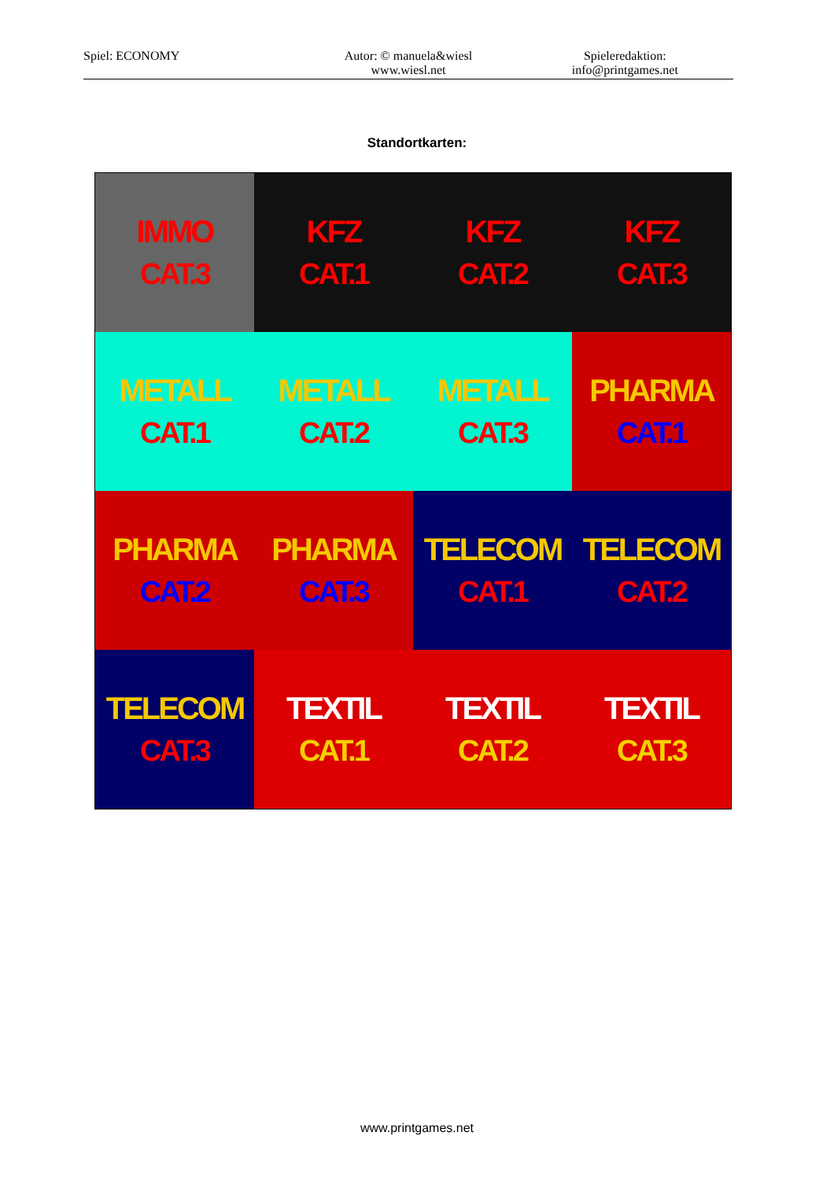Spiel: ECONOMY Autor: © manuela&wiesl
www.wiesl.net
Spieleredaktion:
info@printgames.net
Standortkarten:
| IMMO CAT.3 | KFZ CAT.1 | KFZ CAT.2 | KFZ CAT.3 |
| METALL CAT.1 | METALL CAT.2 | METALL CAT.3 | PHARMA CAT.1 |
| PHARMA CAT.2 | PHARMA CAT.3 | TELECOM CAT.1 | TELECOM CAT.2 |
| TELECOM CAT.3 | TEXTIL CAT.1 | TEXTIL CAT.2 | TEXTIL CAT.3 |
www.printgames.net